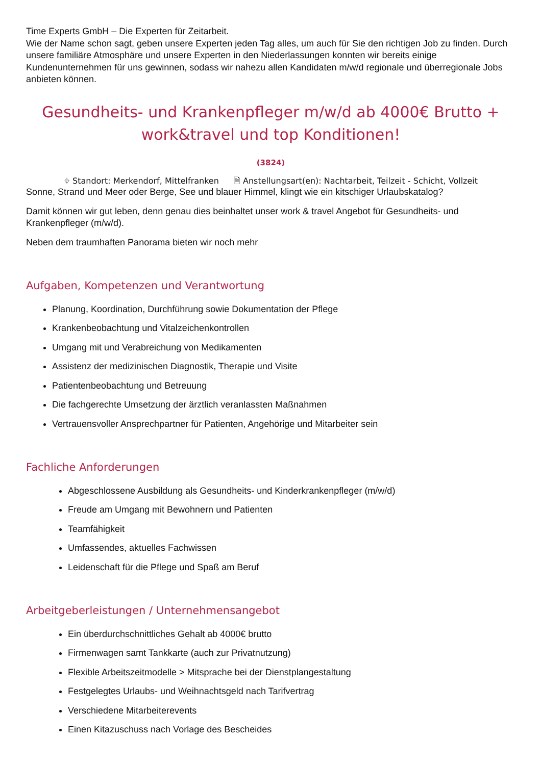Time Experts GmbH – Die Experten für Zeitarbeit.
Wie der Name schon sagt, geben unsere Experten jeden Tag alles, um auch für Sie den richtigen Job zu finden. Durch unsere familiäre Atmosphäre und unsere Experten in den Niederlassungen konnten wir bereits einige Kundenunternehmen für uns gewinnen, sodass wir nahezu allen Kandidaten m/w/d regionale und überregionale Jobs anbieten können.
Gesundheits- und Krankenpfleger m/w/d ab 4000€ Brutto + work&travel und top Konditionen!
(3824)
⌖ Standort: Merkendorf, Mittelfranken 🗎 Anstellungsart(en): Nachtarbeit, Teilzeit - Schicht, Vollzeit
Sonne, Strand und Meer oder Berge, See und blauer Himmel, klingt wie ein kitschiger Urlaubskatalog?
Damit können wir gut leben, denn genau dies beinhaltet unser work & travel Angebot für Gesundheits- und Krankenpfleger (m/w/d).
Neben dem traumhaften Panorama bieten wir noch mehr
Aufgaben, Kompetenzen und Verantwortung
Planung, Koordination, Durchführung sowie Dokumentation der Pflege
Krankenbeobachtung und Vitalzeichenkontrollen
Umgang mit und Verabreichung von Medikamenten
Assistenz der medizinischen Diagnostik, Therapie und Visite
Patientenbeobachtung und Betreuung
Die fachgerechte Umsetzung der ärztlich veranlassten Maßnahmen
Vertrauensvoller Ansprechpartner für Patienten, Angehörige und Mitarbeiter sein
Fachliche Anforderungen
Abgeschlossene Ausbildung als Gesundheits- und Kinderkrankenpfleger (m/w/d)
Freude am Umgang mit Bewohnern und Patienten
Teamfähigkeit
Umfassendes, aktuelles Fachwissen
Leidenschaft für die Pflege und Spaß am Beruf
Arbeitgeberleistungen / Unternehmensangebot
Ein überdurchschnittliches Gehalt ab 4000€ brutto
Firmenwagen samt Tankkarte (auch zur Privatnutzung)
Flexible Arbeitszeitmodelle > Mitsprache bei der Dienstplangestaltung
Festgelegtes Urlaubs- und Weihnachtsgeld nach Tarifvertrag
Verschiedene Mitarbeiterevents
Einen Kitazuschuss nach Vorlage des Bescheides